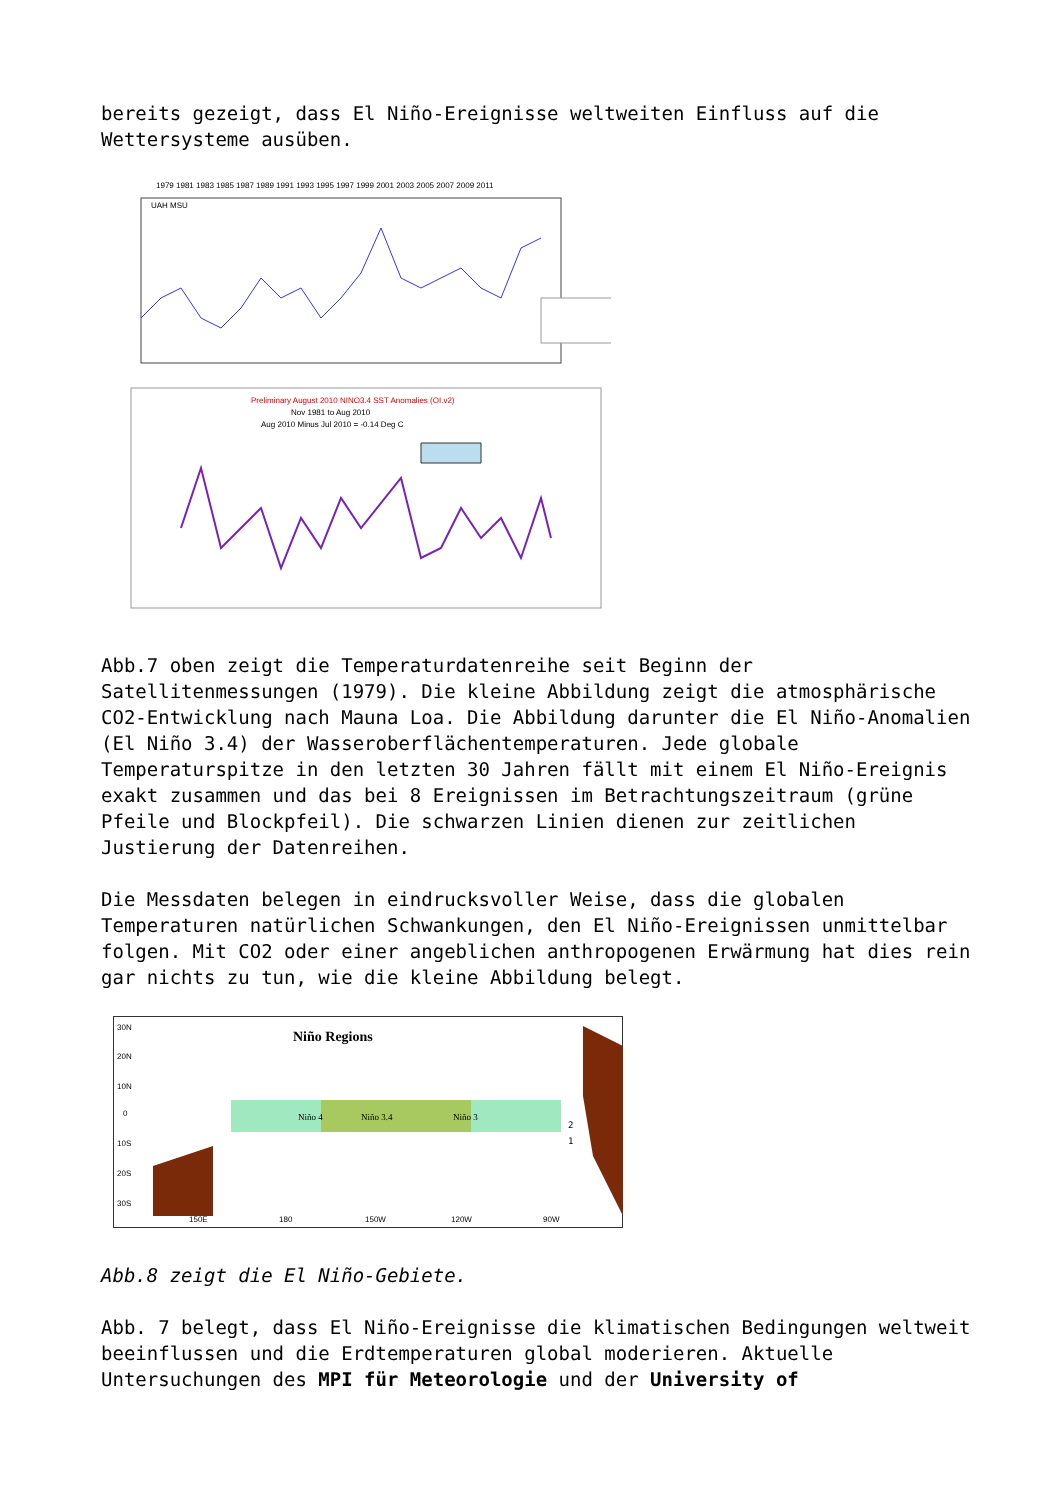bereits gezeigt, dass El Niño-Ereignisse weltweiten Einfluss auf die Wettersysteme ausüben.
1979 1981 1983 1985 1987 1989 1991 1993 1995 1997 1999 2001 2003 2005 2007 2009 2011
UAH MSU
Preliminary August 2010 NINO3.4 SST Anomalies (OI.v2)
Nov 1981 to Aug 2010
Aug 2010 Minus Jul 2010 = -0.14 Deg C
Abb.7 oben zeigt die Temperaturdatenreihe seit Beginn der Satellitenmessungen (1979). Die kleine Abbildung zeigt die atmosphärische CO2-Entwicklung nach Mauna Loa. Die Abbildung darunter die El Niño-Anomalien (El Niño 3.4) der Wasseroberflächentemperaturen. Jede globale Temperaturspitze in den letzten 30 Jahren fällt mit einem El Niño-Ereignis exakt zusammen und das bei 8 Ereignissen im Betrachtungszeitraum (grüne Pfeile und Blockpfeil). Die schwarzen Linien dienen zur zeitlichen Justierung der Datenreihen.
Die Messdaten belegen in eindrucksvoller Weise, dass die globalen Temperaturen natürlichen Schwankungen, den El Niño-Ereignissen unmittelbar folgen. Mit CO2 oder einer angeblichen anthropogenen Erwärmung hat dies rein gar nichts zu tun, wie die kleine Abbildung belegt.
Niño Regions
Niño 4
Niño 3.4
Niño 3
2
1
30N
20N
10N
0
10S
20S
30S
150E
180
150W
120W
90W
Abb.8 zeigt die El Niño-Gebiete.
Abb. 7 belegt, dass El Niño-Ereignisse die klimatischen Bedingungen weltweit beeinflussen und die Erdtemperaturen global moderieren. Aktuelle Untersuchungen des MPI für Meteorologie und der University of